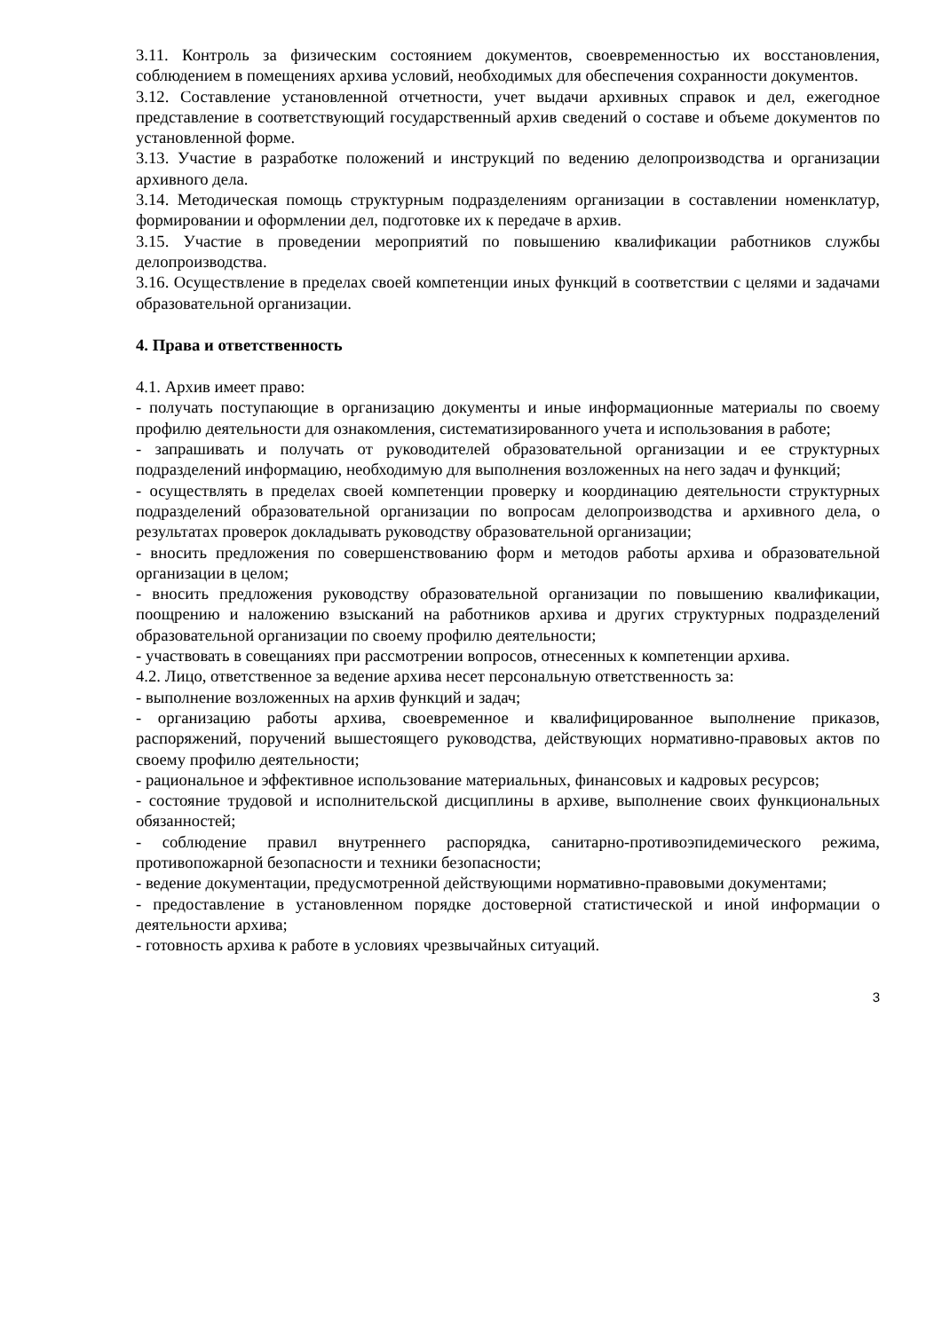3.11. Контроль за физическим состоянием документов, своевременностью их восстановления, соблюдением в помещениях архива условий, необходимых для обеспечения сохранности документов.
3.12. Составление установленной отчетности, учет выдачи архивных справок и дел, ежегодное представление в соответствующий государственный архив сведений о составе и объеме документов по установленной форме.
3.13. Участие в разработке положений и инструкций по ведению делопроизводства и организации архивного дела.
3.14. Методическая помощь структурным подразделениям организации в составлении номенклатур, формировании и оформлении дел, подготовке их к передаче в архив.
3.15. Участие в проведении мероприятий по повышению квалификации работников службы делопроизводства.
3.16. Осуществление в пределах своей компетенции иных функций в соответствии с целями и задачами образовательной организации.
4. Права и ответственность
4.1. Архив имеет право:
- получать поступающие в организацию документы и иные информационные материалы по своему профилю деятельности для ознакомления, систематизированного учета и использования в работе;
- запрашивать и получать от руководителей образовательной организации и ее структурных подразделений информацию, необходимую для выполнения возложенных на него задач и функций;
- осуществлять в пределах своей компетенции проверку и координацию деятельности структурных подразделений образовательной организации по вопросам делопроизводства и архивного дела, о результатах проверок докладывать руководству образовательной организации;
- вносить предложения по совершенствованию форм и методов работы архива и образовательной организации в целом;
- вносить предложения руководству образовательной организации по повышению квалификации, поощрению и наложению взысканий на работников архива и других структурных подразделений образовательной организации по своему профилю деятельности;
- участвовать в совещаниях при рассмотрении вопросов, отнесенных к компетенции архива.
4.2. Лицо, ответственное за ведение архива несет персональную ответственность за:
- выполнение возложенных на архив функций и задач;
- организацию работы архива, своевременное и квалифицированное выполнение приказов, распоряжений, поручений вышестоящего руководства, действующих нормативно-правовых актов по своему профилю деятельности;
- рациональное и эффективное использование материальных, финансовых и кадровых ресурсов;
- состояние трудовой и исполнительской дисциплины в архиве, выполнение своих функциональных обязанностей;
- соблюдение правил внутреннего распорядка, санитарно-противоэпидемического режима, противопожарной безопасности и техники безопасности;
- ведение документации, предусмотренной действующими нормативно-правовыми документами;
- предоставление в установленном порядке достоверной статистической и иной информации о деятельности архива;
- готовность архива к работе в условиях чрезвычайных ситуаций.
3